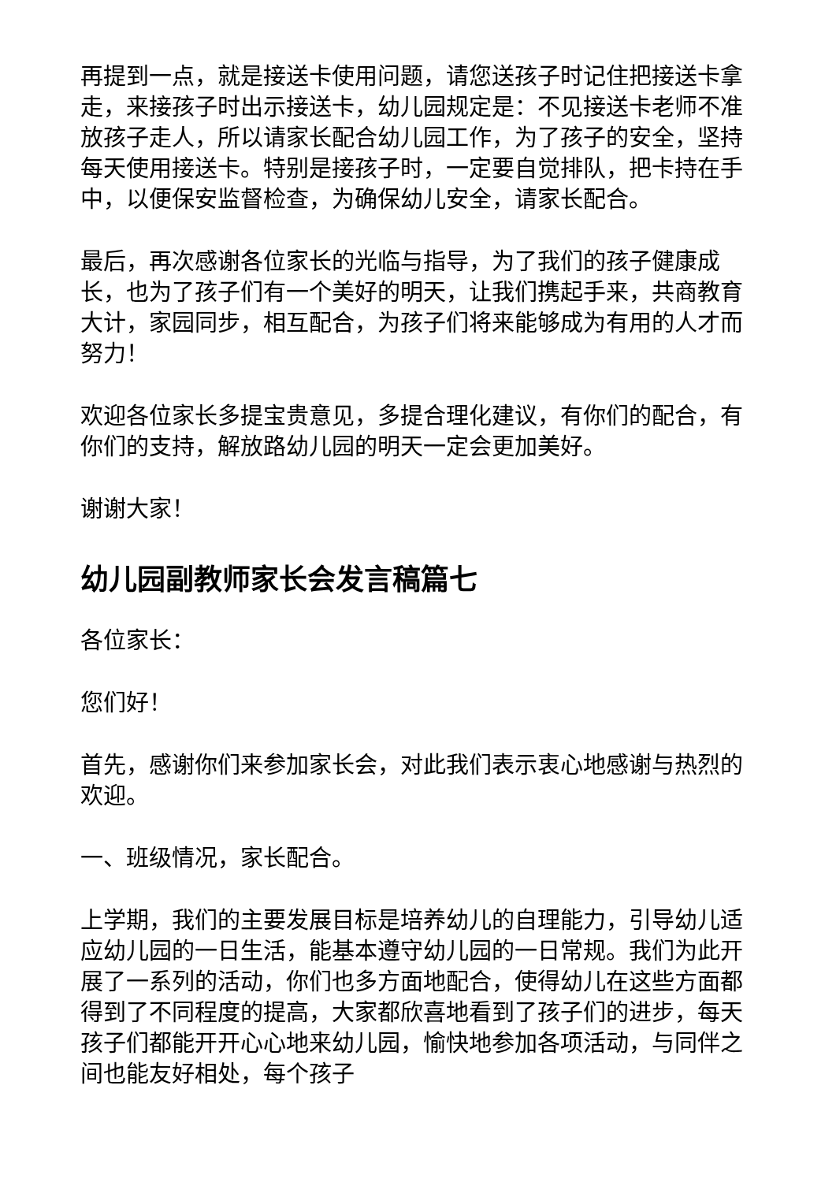再提到一点，就是接送卡使用问题，请您送孩子时记住把接送卡拿走，来接孩子时出示接送卡，幼儿园规定是：不见接送卡老师不准放孩子走人，所以请家长配合幼儿园工作，为了孩子的安全，坚持每天使用接送卡。特别是接孩子时，一定要自觉排队，把卡持在手中，以便保安监督检查，为确保幼儿安全，请家长配合。
最后，再次感谢各位家长的光临与指导，为了我们的孩子健康成长，也为了孩子们有一个美好的明天，让我们携起手来，共商教育大计，家园同步，相互配合，为孩子们将来能够成为有用的人才而努力！
欢迎各位家长多提宝贵意见，多提合理化建议，有你们的配合，有你们的支持，解放路幼儿园的明天一定会更加美好。
谢谢大家！
幼儿园副教师家长会发言稿篇七
各位家长：
您们好！
首先，感谢你们来参加家长会，对此我们表示衷心地感谢与热烈的欢迎。
一、班级情况，家长配合。
上学期，我们的主要发展目标是培养幼儿的自理能力，引导幼儿适应幼儿园的一日生活，能基本遵守幼儿园的一日常规。我们为此开展了一系列的活动，你们也多方面地配合，使得幼儿在这些方面都得到了不同程度的提高，大家都欣喜地看到了孩子们的进步，每天孩子们都能开开心心地来幼儿园，愉快地参加各项活动，与同伴之间也能友好相处，每个孩子